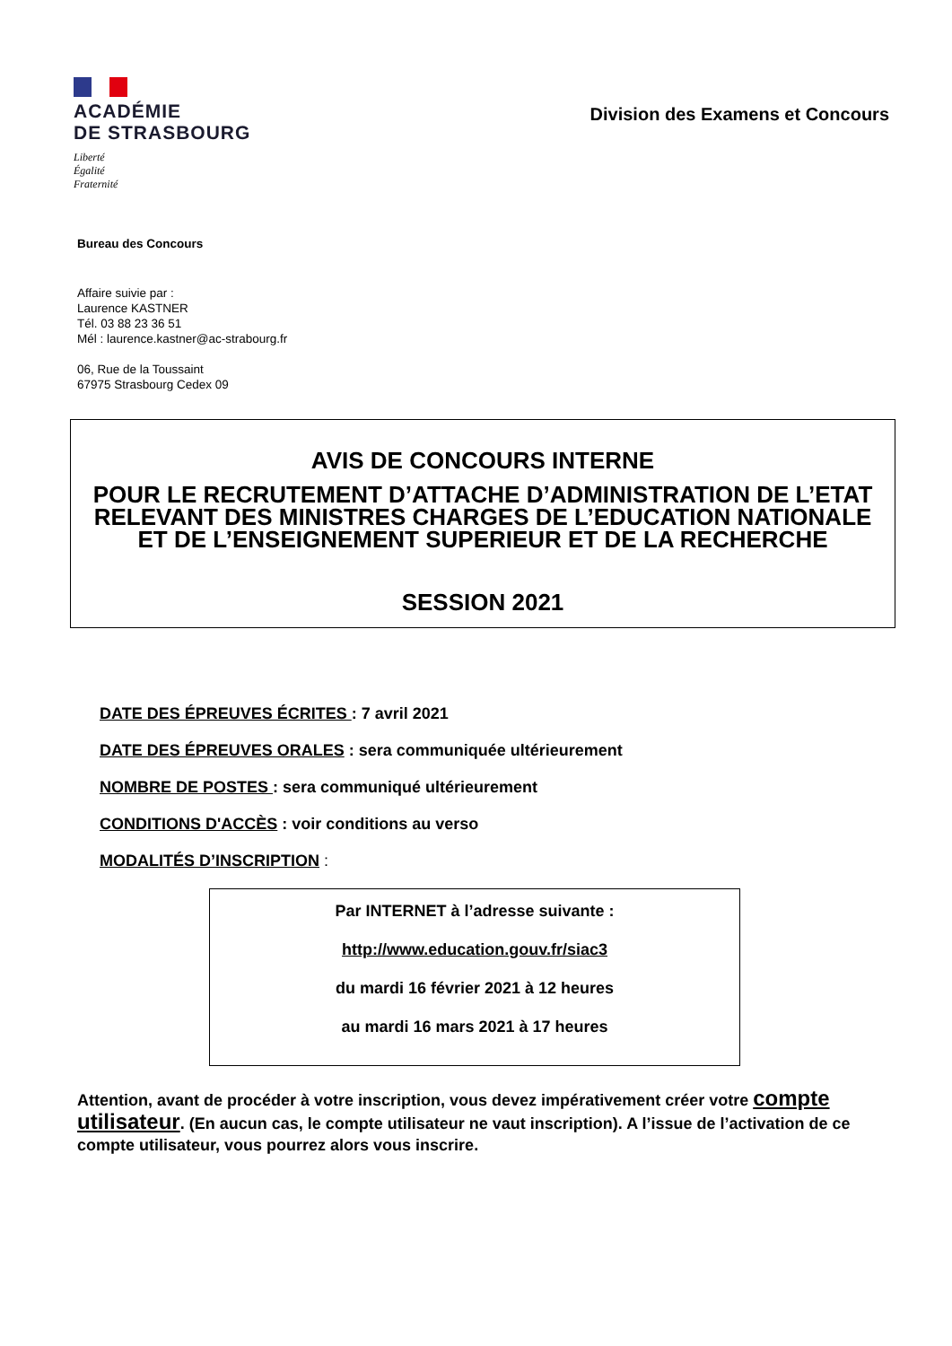ACADÉMIE
DE STRASBOURG
Liberté
Égalité
Fraternité
Division des Examens et Concours
Bureau des Concours
Affaire suivie par :
Laurence KASTNER
Tél. 03 88 23 36 51
Mél : laurence.kastner@ac-strabourg.fr
06, Rue de la Toussaint
67975 Strasbourg Cedex 09
AVIS DE CONCOURS INTERNE
POUR LE RECRUTEMENT D’ATTACHE D’ADMINISTRATION DE L’ETAT RELEVANT DES MINISTRES CHARGES DE L’EDUCATION NATIONALE ET DE L’ENSEIGNEMENT SUPERIEUR ET DE LA RECHERCHE
SESSION 2021
DATE DES ÉPREUVES ÉCRITES : 7 avril 2021
DATE DES ÉPREUVES ORALES : sera communiquée ultérieurement
NOMBRE DE POSTES : sera communiqué ultérieurement
CONDITIONS D'ACCÈS : voir conditions au verso
MODALITÉS D’INSCRIPTION :
Par INTERNET à l’adresse suivante :
http://www.education.gouv.fr/siac3
du mardi 16 février 2021 à 12 heures
au mardi 16 mars 2021 à 17 heures
Attention, avant de procéder à votre inscription, vous devez impérativement créer votre compte utilisateur. (En aucun cas, le compte utilisateur ne vaut inscription). A l’issue de l’activation de ce compte utilisateur, vous pourrez alors vous inscrire.